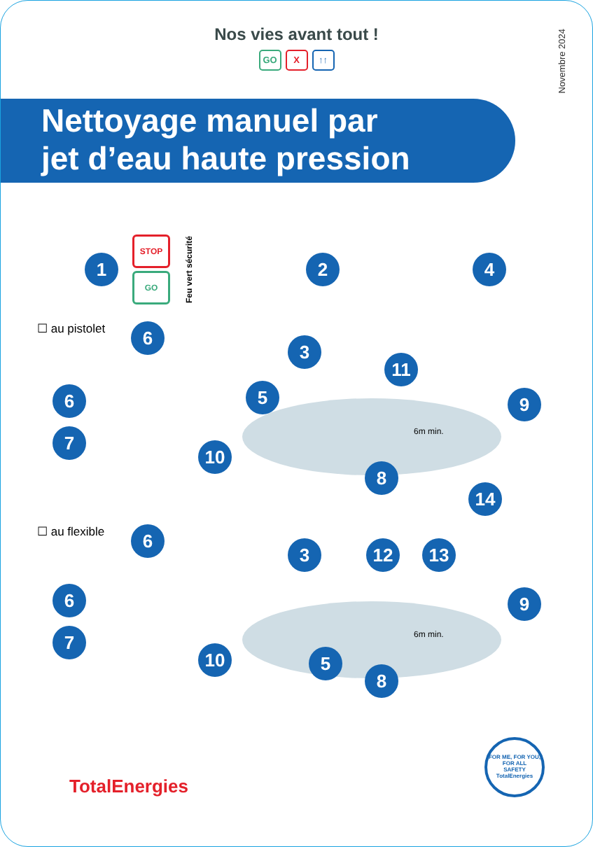Nos vies avant tout !
GO X ↑↑
Novembre 2024
Nettoyage manuel par
jet d’eau haute pression
1
STOP
GO
Feu vert sécurité 2 4
☐ au pistolet 6
3
11
6 5 9
7 6m min.
10
8
14
☐ au flexible 6
3 12 13
6 9
7 6m min.
10 5
8
TotalEnergies
FOR ME, FOR YOU, FOR ALL
SAFETY
TotalEnergies